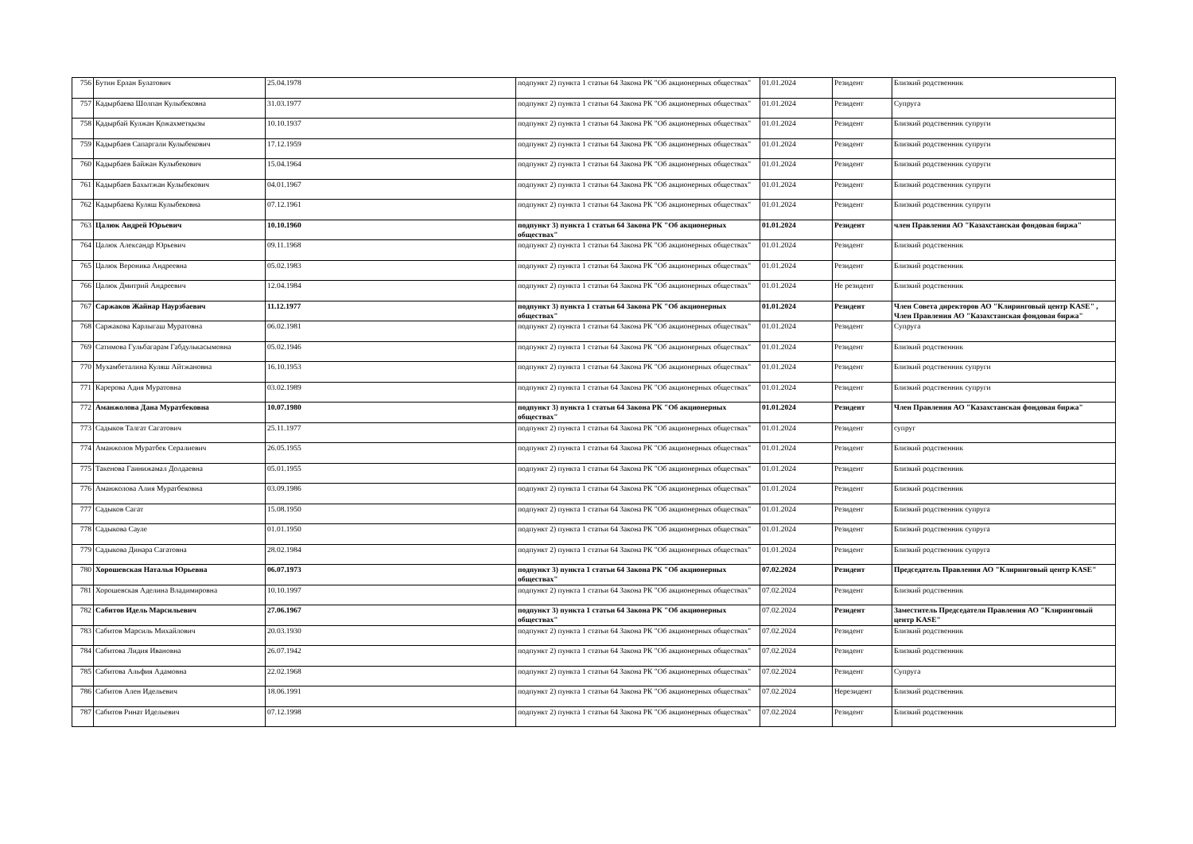| 756 | Бутин Ерлан Булатович | 25.04.1978 | подпункт 2) пункта 1 статьи 64 Закона РК "Об акционерных обществах" | 01.01.2024 | Резидент | Близкий родственник |
| 757 | Кадырбаева Шолпан Кулыбековна | 31.03.1977 | подпункт 2) пункта 1 статьи 64 Закона РК "Об акционерных обществах" | 01.01.2024 | Резидент | Супруга |
| 758 | Қадырбай Кулжан Қожахметқызы | 10.10.1937 | подпункт 2) пункта 1 статьи 64 Закона РК "Об акционерных обществах" | 01.01.2024 | Резидент | Близкий родственник супруги |
| 759 | Кадырбаев Сапаргали Кулыбекович | 17.12.1959 | подпункт 2) пункта 1 статьи 64 Закона РК "Об акционерных обществах" | 01.01.2024 | Резидент | Близкий родственник супруги |
| 760 | Кадырбаев Байжан Кулыбекович | 15.04.1964 | подпункт 2) пункта 1 статьи 64 Закона РК "Об акционерных обществах" | 01.01.2024 | Резидент | Близкий родственник супруги |
| 761 | Кадырбаев Бахытжан Кулыбекович | 04.01.1967 | подпункт 2) пункта 1 статьи 64 Закона РК "Об акционерных обществах" | 01.01.2024 | Резидент | Близкий родственник супруги |
| 762 | Кадырбаева Куляш Кулыбековна | 07.12.1961 | подпункт 2) пункта 1 статьи 64 Закона РК "Об акционерных обществах" | 01.01.2024 | Резидент | Близкий родственник супруги |
| 763 | Цалюк Андрей Юрьевич | 10.10.1960 | подпункт 3) пункта 1 статьи 64 Закона РК "Об акционерных обществах" | 01.01.2024 | Резидент | член Правления АО "Казахстанская фондовая биржа" |
| 764 | Цалюк Александр Юрьевич | 09.11.1968 | подпункт 2) пункта 1 статьи 64 Закона РК "Об акционерных обществах" | 01.01.2024 | Резидент | Близкий родственник |
| 765 | Цалюк Вероника Андреевна | 05.02.1983 | подпункт 2) пункта 1 статьи 64 Закона РК "Об акционерных обществах" | 01.01.2024 | Резидент | Близкий родственник |
| 766 | Цалюк Дмитрий Андреевич | 12.04.1984 | подпункт 2) пункта 1 статьи 64 Закона РК "Об акционерных обществах" | 01.01.2024 | Не резидент | Близкий родственник |
| 767 | Саржаков Жайнар Наурзбаевич | 11.12.1977 | подпункт 3) пункта 1 статьи 64 Закона РК "Об акционерных обществах" | 01.01.2024 | Резидент | Член Совета директоров АО "Клиринговый центр KASE" , Член Правления АО "Казахстанская фондовая биржа" |
| 768 | Саржакова Карлыгаш Муратовна | 06.02.1981 | подпункт 2) пункта 1 статьи 64 Закона РК "Об акционерных обществах" | 01.01.2024 | Резидент | Супруга |
| 769 | Сатимова Гульбагарам Габдулькасымовна | 05.02.1946 | подпункт 2) пункта 1 статьи 64 Закона РК "Об акционерных обществах" | 01.01.2024 | Резидент | Близкий родственник |
| 770 | Мухамбеталина Куляш Айтжановна | 16.10.1953 | подпункт 2) пункта 1 статьи 64 Закона РК "Об акционерных обществах" | 01.01.2024 | Резидент | Близкий родственник супруги |
| 771 | Карерова Адия Муратовна | 03.02.1989 | подпункт 2) пункта 1 статьи 64 Закона РК "Об акционерных обществах" | 01.01.2024 | Резидент | Близкий родственник супруги |
| 772 | Аманжолова Дана Муратбековна | 10.07.1980 | подпункт 3) пункта 1 статьи 64 Закона РК "Об акционерных обществах" | 01.01.2024 | Резидент | Член Правления АО "Казахстанская фондовая биржа" |
| 773 | Садыков Талгат Сагатович | 25.11.1977 | подпункт 2) пункта 1 статьи 64 Закона РК "Об акционерных обществах" | 01.01.2024 | Резидент | супруг |
| 774 | Аманжолов Муратбек Сералиевич | 26.05.1955 | подпункт 2) пункта 1 статьи 64 Закона РК "Об акционерных обществах" | 01.01.2024 | Резидент | Близкий родственник |
| 775 | Такенова Гаинижамал Долдаевна | 05.01.1955 | подпункт 2) пункта 1 статьи 64 Закона РК "Об акционерных обществах" | 01.01.2024 | Резидент | Близкий родственник |
| 776 | Аманжолова Алия Муратбековна | 03.09.1986 | подпункт 2) пункта 1 статьи 64 Закона РК "Об акционерных обществах" | 01.01.2024 | Резидент | Близкий родственник |
| 777 | Садыков Сагат | 15.08.1950 | подпункт 2) пункта 1 статьи 64 Закона РК "Об акционерных обществах" | 01.01.2024 | Резидент | Близкий родственник супруга |
| 778 | Садыкова Сауле | 01.01.1950 | подпункт 2) пункта 1 статьи 64 Закона РК "Об акционерных обществах" | 01.01.2024 | Резидент | Близкий родственник супруга |
| 779 | Садыкова Динара Сагатовна | 28.02.1984 | подпункт 2) пункта 1 статьи 64 Закона РК "Об акционерных обществах" | 01.01.2024 | Резидент | Близкий родственник супруга |
| 780 | Хорошевская Наталья Юрьевна | 06.07.1973 | подпункт 3) пункта 1 статьи 64 Закона РК "Об акционерных обществах" | 07.02.2024 | Резидент | Председатель Правления АО "Клиринговый центр KASE" |
| 781 | Хорошевская Аделина Владимировна | 10.10.1997 | подпункт 2) пункта 1 статьи 64 Закона РК "Об акционерных обществах" | 07.02.2024 | Резидент | Близкий родственник |
| 782 | Сабитов Идель Марсильевич | 27.06.1967 | подпункт 3) пункта 1 статьи 64 Закона РК "Об акционерных обществах" | 07.02.2024 | Резидент | Заместитель Председателя Правления АО "Клиринговый центр KASE" |
| 783 | Сабитов Марсиль Михайлович | 20.03.1930 | подпункт 2) пункта 1 статьи 64 Закона РК "Об акционерных обществах" | 07.02.2024 | Резидент | Близкий родственник |
| 784 | Сабитова Лидия Ивановна | 26.07.1942 | подпункт 2) пункта 1 статьи 64 Закона РК "Об акционерных обществах" | 07.02.2024 | Резидент | Близкий родственник |
| 785 | Сабитова Альфия Адамовна | 22.02.1968 | подпункт 2) пункта 1 статьи 64 Закона РК "Об акционерных обществах" | 07.02.2024 | Резидент | Супруга |
| 786 | Сабитов Ален Идельевич | 18.06.1991 | подпункт 2) пункта 1 статьи 64 Закона РК "Об акционерных обществах" | 07.02.2024 | Нерезидент | Близкий родственник |
| 787 | Сабитов Ринат Идельевич | 07.12.1998 | подпункт 2) пункта 1 статьи 64 Закона РК "Об акционерных обществах" | 07.02.2024 | Резидент | Близкий родственник |